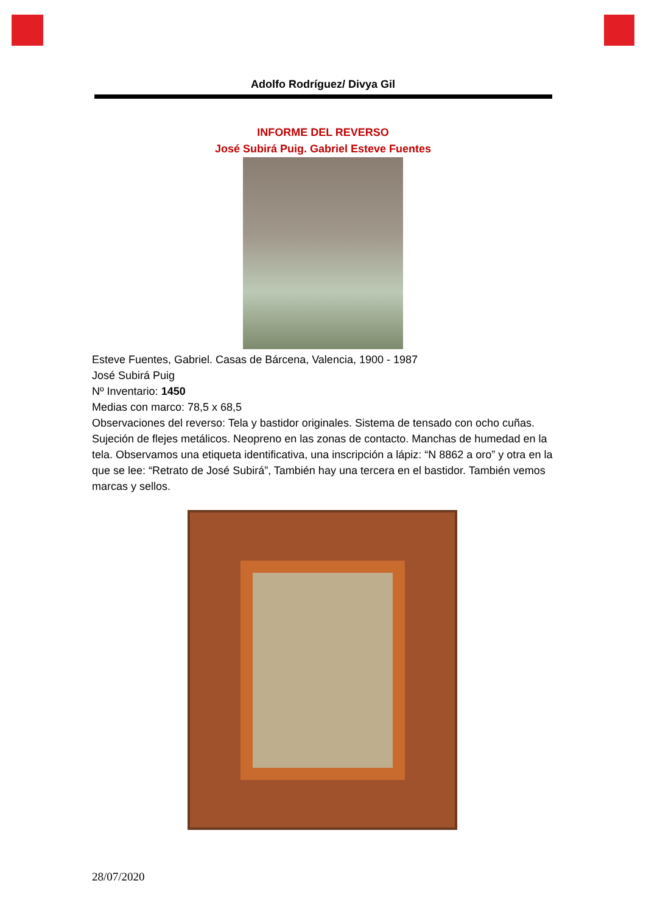Adolfo Rodríguez/ Divya Gil
INFORME DEL REVERSO
José Subirá Puig. Gabriel Esteve Fuentes
Esteve Fuentes, Gabriel. Casas de Bárcena, Valencia, 1900 - 1987
José Subirá Puig
Nº Inventario: 1450
Medias con marco: 78,5 x 68,5
Observaciones del reverso: Tela y bastidor originales. Sistema de tensado con ocho cuñas. Sujeción de flejes metálicos. Neopreno en las zonas de contacto. Manchas de humedad en la tela. Observamos una etiqueta identificativa, una inscripción a lápiz: “N 8862 a oro” y otra en la que se lee: “Retrato de José Subirá”, También hay una tercera en el bastidor. También vemos marcas y sellos.
28/07/2020